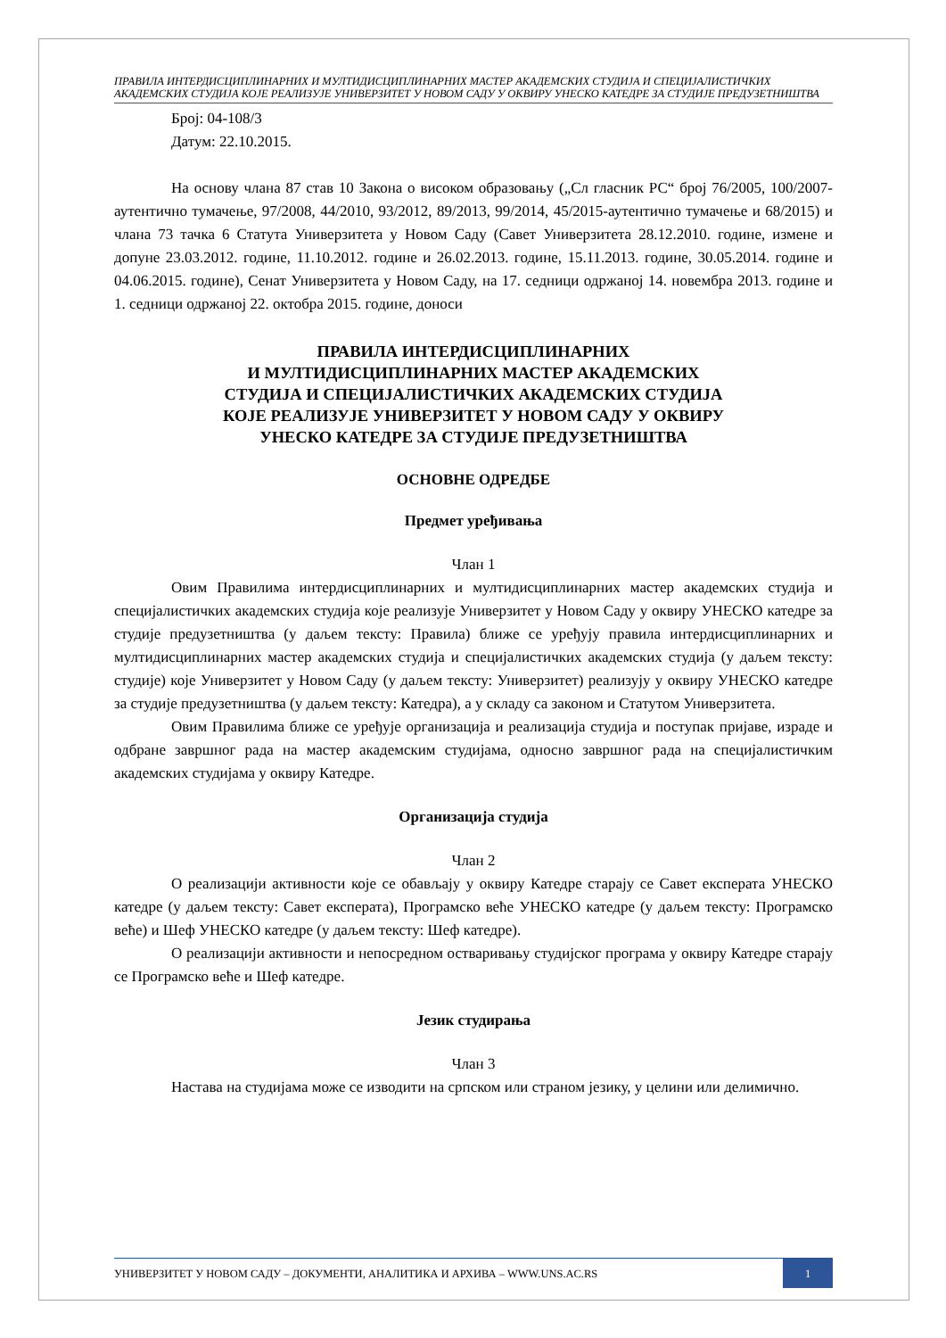ПРАВИЛА ИНТЕРДИСЦИПЛИНАРНИХ И МУЛТИДИСЦИПЛИНАРНИХ МАСТЕР АКАДЕМСКИХ СТУДИЈА И СПЕЦИЈАЛИСТИЧКИХ АКАДЕМСКИХ СТУДИЈА КОЈЕ РЕАЛИЗУЈЕ УНИВЕРЗИТЕТ У НОВОМ САДУ У ОКВИРУ УНЕСКО КАТЕДРЕ ЗА СТУДИЈЕ ПРЕДУЗЕТНИШТВА
Број: 04-108/3
Датум: 22.10.2015.
На основу члана 87 став 10 Закона о високом образовању („Сл гласник РС“ број 76/2005, 100/2007- аутентично тумачење, 97/2008, 44/2010, 93/2012, 89/2013, 99/2014, 45/2015-аутентично тумачење и 68/2015) и члана 73 тачка 6 Статута Универзитета у Новом Саду (Савет Универзитета 28.12.2010. године, измене и допуне 23.03.2012. године, 11.10.2012. године и 26.02.2013. године, 15.11.2013. године, 30.05.2014. године и 04.06.2015. године), Сенат Универзитета у Новом Саду, на 17. седници одржаној 14. новембра 2013. године и 1. седници одржаној 22. октобра 2015. године, доноси
ПРАВИЛА ИНТЕРДИСЦИПЛИНАРНИХ
И МУЛТИДИСЦИПЛИНАРНИХ МАСТЕР АКАДЕМСКИХ
СТУДИЈА И СПЕЦИЈАЛИСТИЧКИХ АКАДЕМСКИХ СТУДИЈА
КОЈЕ РЕАЛИЗУЈЕ УНИВЕРЗИТЕТ У НОВОМ САДУ У ОКВИРУ
УНЕСКО КАТЕДРЕ ЗА СТУДИЈЕ ПРЕДУЗЕТНИШТВА
ОСНОВНЕ ОДРЕДБЕ
Предмет уређивања
Члан 1
Овим Правилима интердисциплинарних и мултидисциплинарних мастер академских студија и специјалистичких академских студија које реализује Универзитет у Новом Саду у оквиру УНЕСКО катедре за студије предузетништва (у даљем тексту: Правила) ближе се уређују правила интердисциплинарних и мултидисциплинарних мастер академских студија и специјалистичких академских студија (у даљем тексту: студије) које Универзитет у Новом Саду (у даљем тексту: Универзитет) реализују у оквиру УНЕСКО катедре за студије предузетништва (у даљем тексту: Катедра), а у складу са законом и Статутом Универзитета.
Овим Правилима ближе се уређује организација и реализација студија и поступак пријаве, израде и одбране завршног рада на мастер академским студијама, односно завршног рада на специјалистичким академских студијама у оквиру Катедре.
Организација студија
Члан 2
О реализацији активности које се обављају у оквиру Катедре старају се Савет експерата УНЕСКО катедре (у даљем тексту: Савет експерата), Програмско веће УНЕСКО катедре (у даљем тексту: Програмско веће) и Шеф УНЕСКО катедре (у даљем тексту: Шеф катедре).
О реализацији активности и непосредном остваривању студијског програма у оквиру Катедре старају се Програмско веће и Шеф катедре.
Језик студирања
Члан 3
Настава на студијама може се изводити на српском или страном језику, у целини или делимично.
УНИВЕРЗИТЕТ У НОВОМ САДУ – ДОКУМЕНТИ, АНАЛИТИКА И АРХИВА – WWW.UNS.AC.RS
1